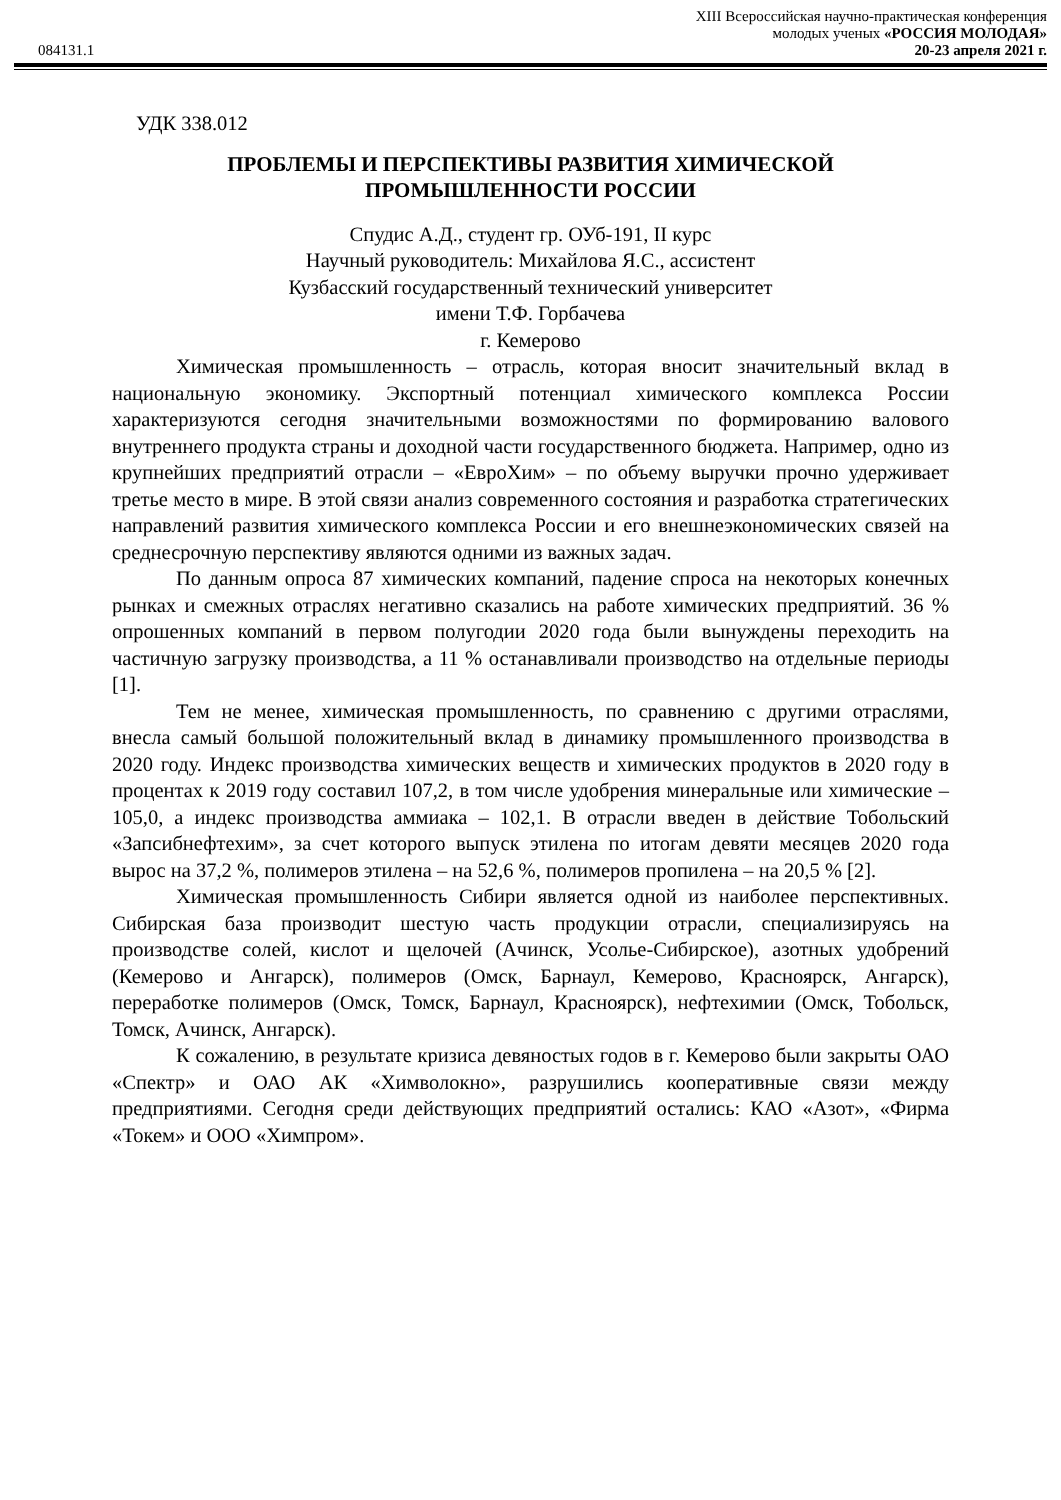XIII Всероссийская научно-практическая конференция
молодых ученых «РОССИЯ МОЛОДАЯ»
084131.1 20-23 апреля 2021 г.
УДК 338.012
ПРОБЛЕМЫ И ПЕРСПЕКТИВЫ РАЗВИТИЯ ХИМИЧЕСКОЙ
ПРОМЫШЛЕННОСТИ РОССИИ
Спудис А.Д., студент гр. ОУб-191, II курс
Научный руководитель: Михайлова Я.С., ассистент
Кузбасский государственный технический университет
имени Т.Ф. Горбачева
г. Кемерово
Химическая промышленность – отрасль, которая вносит значительный вклад в национальную экономику. Экспортный потенциал химического комплекса России характеризуются сегодня значительными возможностями по формированию валового внутреннего продукта страны и доходной части государственного бюджета. Например, одно из крупнейших предприятий отрасли – «ЕвроХим» – по объему выручки прочно удерживает третье место в мире. В этой связи анализ современного состояния и разработка стратегических направлений развития химического комплекса России и его внешнеэкономических связей на среднесрочную перспективу являются одними из важных задач.
По данным опроса 87 химических компаний, падение спроса на некоторых конечных рынках и смежных отраслях негативно сказались на работе химических предприятий. 36 % опрошенных компаний в первом полугодии 2020 года были вынуждены переходить на частичную загрузку производства, а 11 % останавливали производство на отдельные периоды [1].
Тем не менее, химическая промышленность, по сравнению с другими отраслями, внесла самый большой положительный вклад в динамику промышленного производства в 2020 году. Индекс производства химических веществ и химических продуктов в 2020 году в процентах к 2019 году составил 107,2, в том числе удобрения минеральные или химические –105,0, а индекс производства аммиака – 102,1. В отрасли введен в действие Тобольский «Запсибнефтехим», за счет которого выпуск этилена по итогам девяти месяцев 2020 года вырос на 37,2 %, полимеров этилена – на 52,6 %, полимеров пропилена – на 20,5 % [2].
Химическая промышленность Сибири является одной из наиболее перспективных. Сибирская база производит шестую часть продукции отрасли, специализируясь на производстве солей, кислот и щелочей (Ачинск, Усолье-Сибирское), азотных удобрений (Кемерово и Ангарск), полимеров (Омск, Барнаул, Кемерово, Красноярск, Ангарск), переработке полимеров (Омск, Томск, Барнаул, Красноярск), нефтехимии (Омск, Тобольск, Томск, Ачинск, Ангарск).
К сожалению, в результате кризиса девяностых годов в г. Кемерово были закрыты ОАО «Спектр» и ОАО АК «Химволокно», разрушились кооперативные связи между предприятиями. Сегодня среди действующих предприятий остались: КАО «Азот», «Фирма «Токем» и ООО «Химпром».